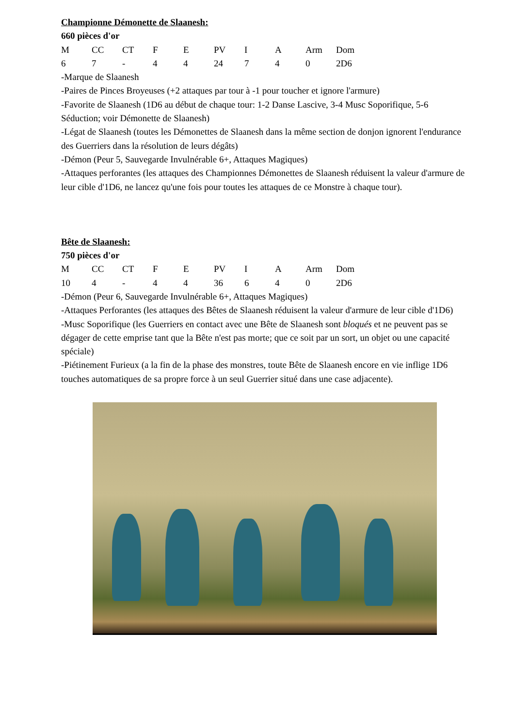Championne Démonette de Slaanesh:
660 pièces d'or
| M | CC | CT | F | E | PV | I | A | Arm | Dom |
| 6 | 7 | - | 4 | 4 | 24 | 7 | 4 | 0 | 2D6 |
-Marque de Slaanesh
-Paires de Pinces Broyeuses (+2 attaques par tour à -1 pour toucher et ignore l'armure)
-Favorite de Slaanesh (1D6 au début de chaque tour: 1-2 Danse Lascive, 3-4 Musc Soporifique, 5-6 Séduction; voir Démonette de Slaanesh)
-Légat de Slaanesh (toutes les Démonettes de Slaanesh dans la même section de donjon ignorent l'endurance des Guerriers dans la résolution de leurs dégâts)
-Démon (Peur 5, Sauvegarde Invulnérable 6+, Attaques Magiques)
-Attaques perforantes (les attaques des Championnes Démonettes de Slaanesh réduisent la valeur d'armure de leur cible d'1D6, ne lancez qu'une fois pour toutes les attaques de ce Monstre à chaque tour).
Bête de Slaanesh:
750 pièces d'or
| M | CC | CT | F | E | PV | I | A | Arm | Dom |
| 10 | 4 | - | 4 | 4 | 36 | 6 | 4 | 0 | 2D6 |
-Démon (Peur 6, Sauvegarde Invulnérable 6+, Attaques Magiques)
-Attaques Perforantes (les attaques des Bêtes de Slaanesh réduisent la valeur d'armure de leur cible d'1D6)
-Musc Soporifique (les Guerriers en contact avec une Bête de Slaanesh sont bloqués et ne peuvent pas se dégager de cette emprise tant que la Bête n'est pas morte; que ce soit par un sort, un objet ou une capacité spéciale)
-Piétinement Furieux (a la fin de la phase des monstres, toute Bête de Slaanesh encore en vie inflige 1D6 touches automatiques de sa propre force à un seul Guerrier situé dans une case adjacente).